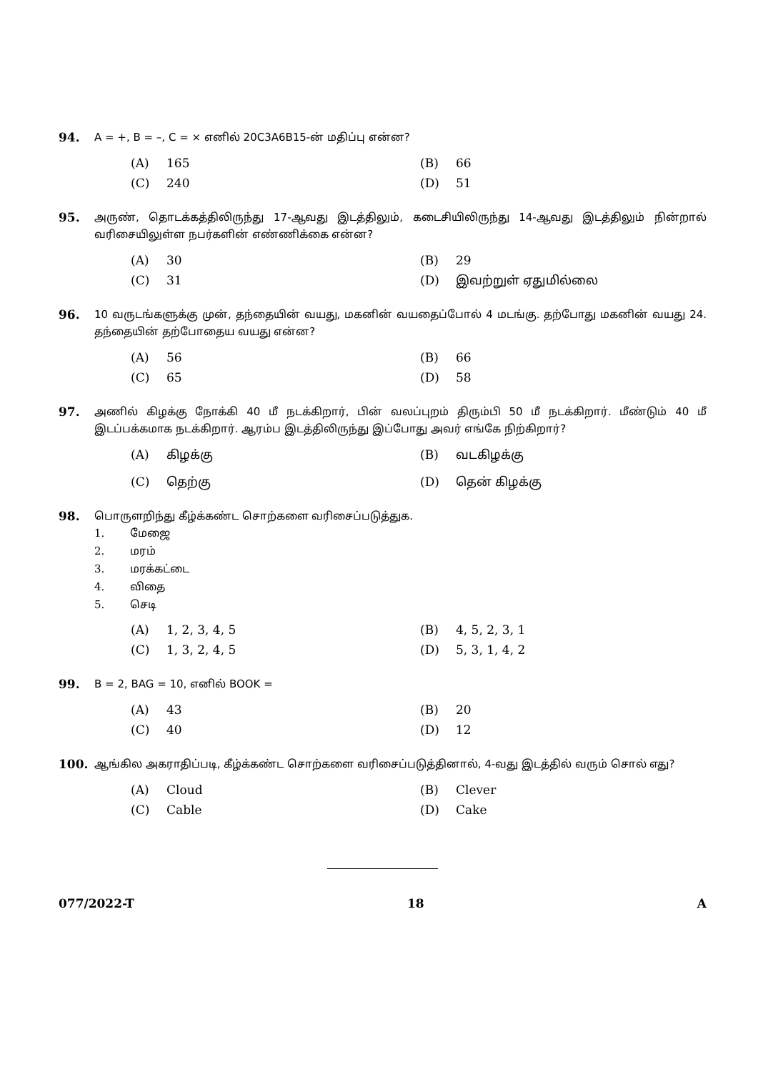94. A = +, B = –, C = × எனில் 20C3A6B15-ன் மதிப்பு என்ன?
(A) 165 (B) 66 (C) 240 (D) 51
95. அருண், தொடக்கத்திலிருந்து 17-ஆவது இடத்திலும், கடைசியிலிருந்து 14-ஆவது இடத்திலும் நின்றால் வரிசையிலுள்ள நபர்களின் எண்ணிக்கை என்ன?
(A) 30 (B) 29 (C) 31 (D) இவற்றுள் ஏதுமில்லை
96. 10 வருடங்களுக்கு முன், தந்தையின் வயது, மகனின் வயதைப்போல் 4 மடங்கு. தற்போது மகனின் வயது 24. தந்தையின் தற்போதைய வயது என்ன?
(A) 56 (B) 66 (C) 65 (D) 58
97. அணில் கிழக்கு நோக்கி 40 மீ நடக்கிறார், பின் வலப்புறம் திரும்பி 50 மீ நடக்கிறார். மீண்டும் 40 மீ இடப்பக்கமாக நடக்கிறார். ஆரம்ப இடத்திலிருந்து இப்போது அவர் எங்கே நிற்கிறார்?
(A) கிழக்கு (B) வடகிழக்கு (C) தெற்கு (D) தென் கிழக்கு
98. பொருளறிந்து கீழ்க்கண்ட சொற்களை வரிசைப்படுத்துக.
1. மேஜை
2. மரம்
3. மரக்கட்டை
4. விதை
5. செடி
(A) 1, 2, 3, 4, 5 (B) 4, 5, 2, 3, 1 (C) 1, 3, 2, 4, 5 (D) 5, 3, 1, 4, 2
99. B = 2, BAG = 10, எனில் BOOK =
(A) 43 (B) 20 (C) 40 (D) 12
100. ஆங்கில அகராதிப்படி, கீழ்க்கண்ட சொற்களை வரிசைப்படுத்தினால், 4-வது இடத்தில் வரும் சொல் எது?
(A) Cloud (B) Clever (C) Cable (D) Cake
077/2022-T 18 A